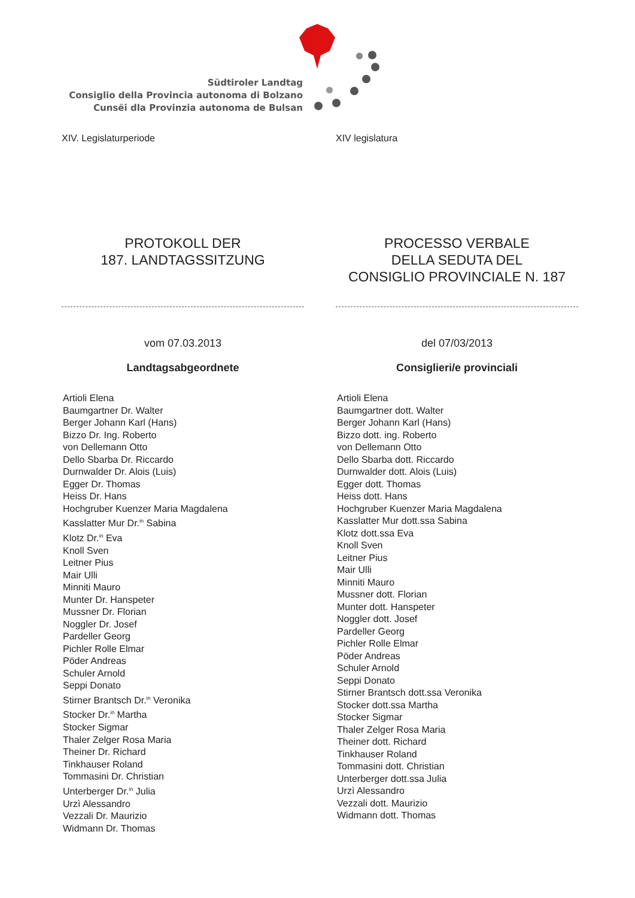Südtiroler Landtag
Consiglio della Provincia autonoma di Bolzano
Cunsëi dla Provinzia autonoma de Bulsan
XIV. Legislaturperiode
PROTOKOLL DER
187. LANDTAGSSITZUNG
vom 07.03.2013
Landtagsabgeordnete
Artioli Elena
Baumgartner Dr. Walter
Berger Johann Karl (Hans)
Bizzo Dr. Ing. Roberto
von Dellemann Otto
Dello Sbarba Dr. Riccardo
Durnwalder Dr. Alois (Luis)
Egger Dr. Thomas
Heiss Dr. Hans
Hochgruber Kuenzer Maria Magdalena
Kasslatter Mur Dr.<sup>in</sup> Sabina
Klotz Dr.<sup>in</sup> Eva
Knoll Sven
Leitner Pius
Mair Ulli
Minniti Mauro
Munter Dr. Hanspeter
Mussner Dr. Florian
Noggler Dr. Josef
Pardeller Georg
Pichler Rolle Elmar
Pöder Andreas
Schuler Arnold
Seppi Donato
Stirner Brantsch Dr.<sup>in</sup> Veronika
Stocker Dr.<sup>in</sup> Martha
Stocker Sigmar
Thaler Zelger Rosa Maria
Theiner Dr. Richard
Tinkhauser Roland
Tommasini Dr. Christian
Unterberger Dr.<sup>in</sup> Julia
Urzì Alessandro
Vezzali Dr. Maurizio
Widmann Dr. Thomas
XIV legislatura
PROCESSO VERBALE
DELLA SEDUTA DEL
CONSIGLIO PROVINCIALE N. 187
del 07/03/2013
Consiglieri/e provinciali
Artioli Elena
Baumgartner dott. Walter
Berger Johann Karl (Hans)
Bizzo dott. ing. Roberto
von Dellemann Otto
Dello Sbarba dott. Riccardo
Durnwalder dott. Alois (Luis)
Egger dott. Thomas
Heiss dott. Hans
Hochgruber Kuenzer Maria Magdalena
Kasslatter Mur dott.ssa Sabina
Klotz dott.ssa Eva
Knoll Sven
Leitner Pius
Mair Ulli
Minniti Mauro
Mussner dott. Florian
Munter dott. Hanspeter
Noggler dott. Josef
Pardeller Georg
Pichler Rolle Elmar
Pöder Andreas
Schuler Arnold
Seppi Donato
Stirner Brantsch dott.ssa Veronika
Stocker dott.ssa Martha
Stocker Sigmar
Thaler Zelger Rosa Maria
Theiner dott. Richard
Tinkhauser Roland
Tommasini dott. Christian
Unterberger dott.ssa Julia
Urzì Alessandro
Vezzali dott. Maurizio
Widmann dott. Thomas